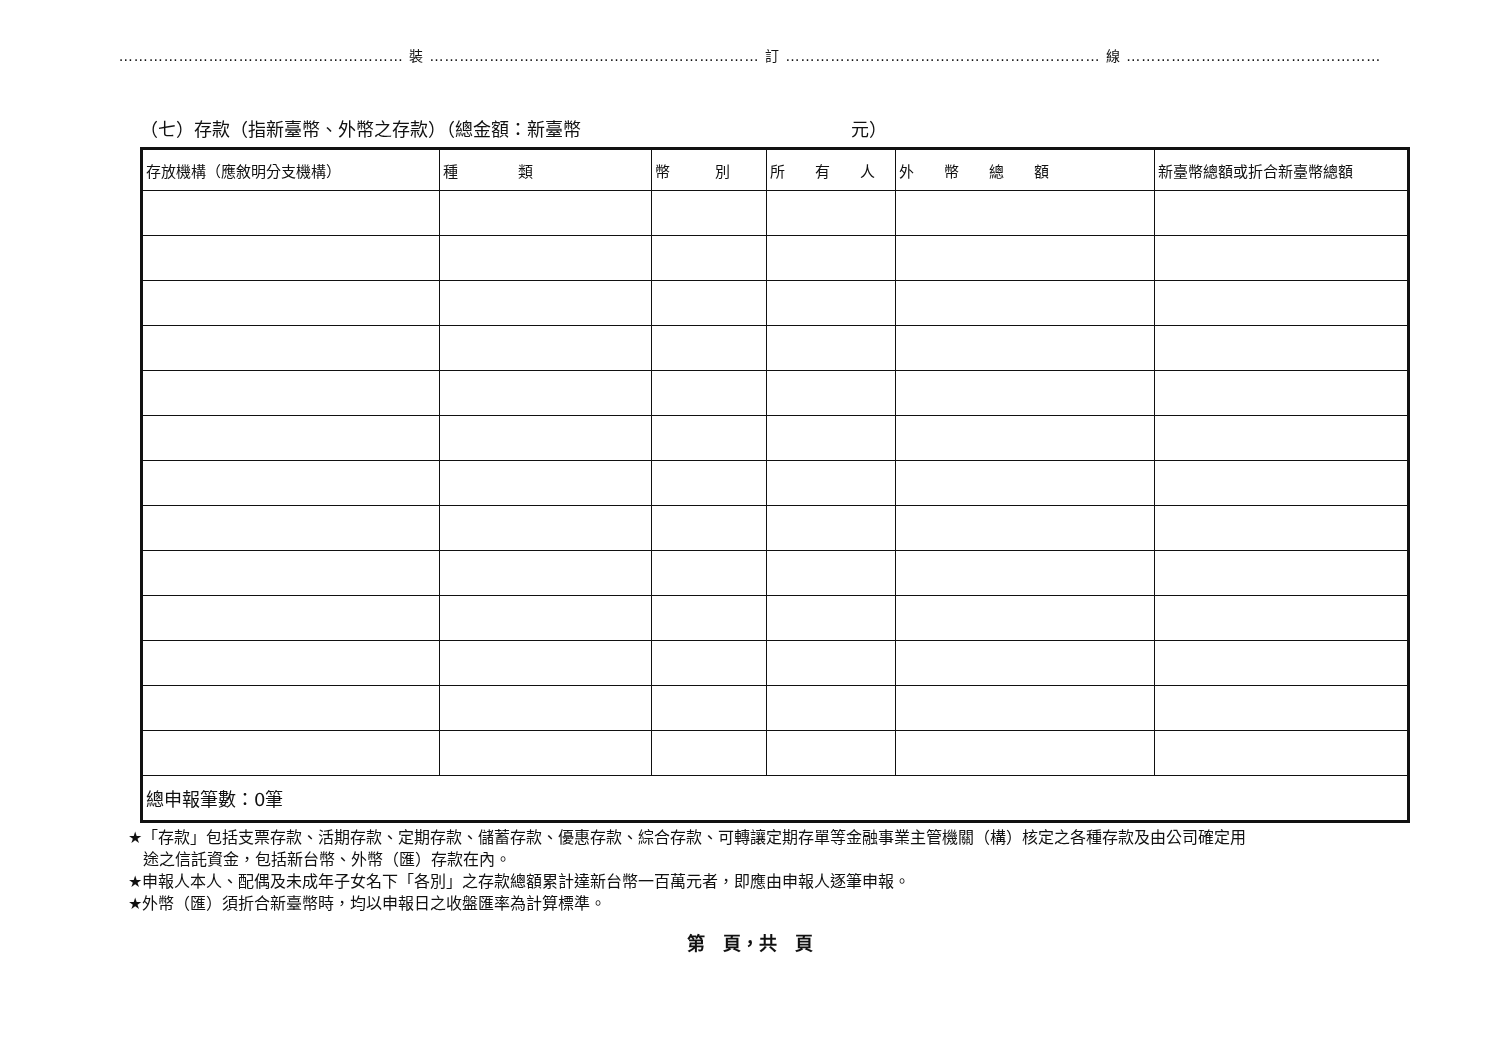………………………………………………… 裝 ………………………………………………………… 訂 ……………………………………………………… 線 ……………………………………………
（七）存款（指新臺幣、外幣之存款）（總金額：新臺幣　　　　　　　　　　　　　　　元）
| 存放機構（應敘明分支機構） | 種 類 | 幣 別 | 所 有 人 | 外 幣 總 額 | 新臺幣總額或折合新臺幣總額 |
| --- | --- | --- | --- | --- | --- |
| 總申報筆數：0筆 | | | | | |
★「存款」包括支票存款、活期存款、定期存款、儲蓄存款、優惠存款、綜合存款、可轉讓定期存單等金融事業主管機關（構）核定之各種存款及由公司確定用
途之信託資金，包括新台幣、外幣（匯）存款在內。
★申報人本人、配偶及未成年子女名下「各別」之存款總額累計達新台幣一百萬元者，即應由申報人逐筆申報。
★外幣（匯）須折合新臺幣時，均以申報日之收盤匯率為計算標準。
第　頁，共　頁